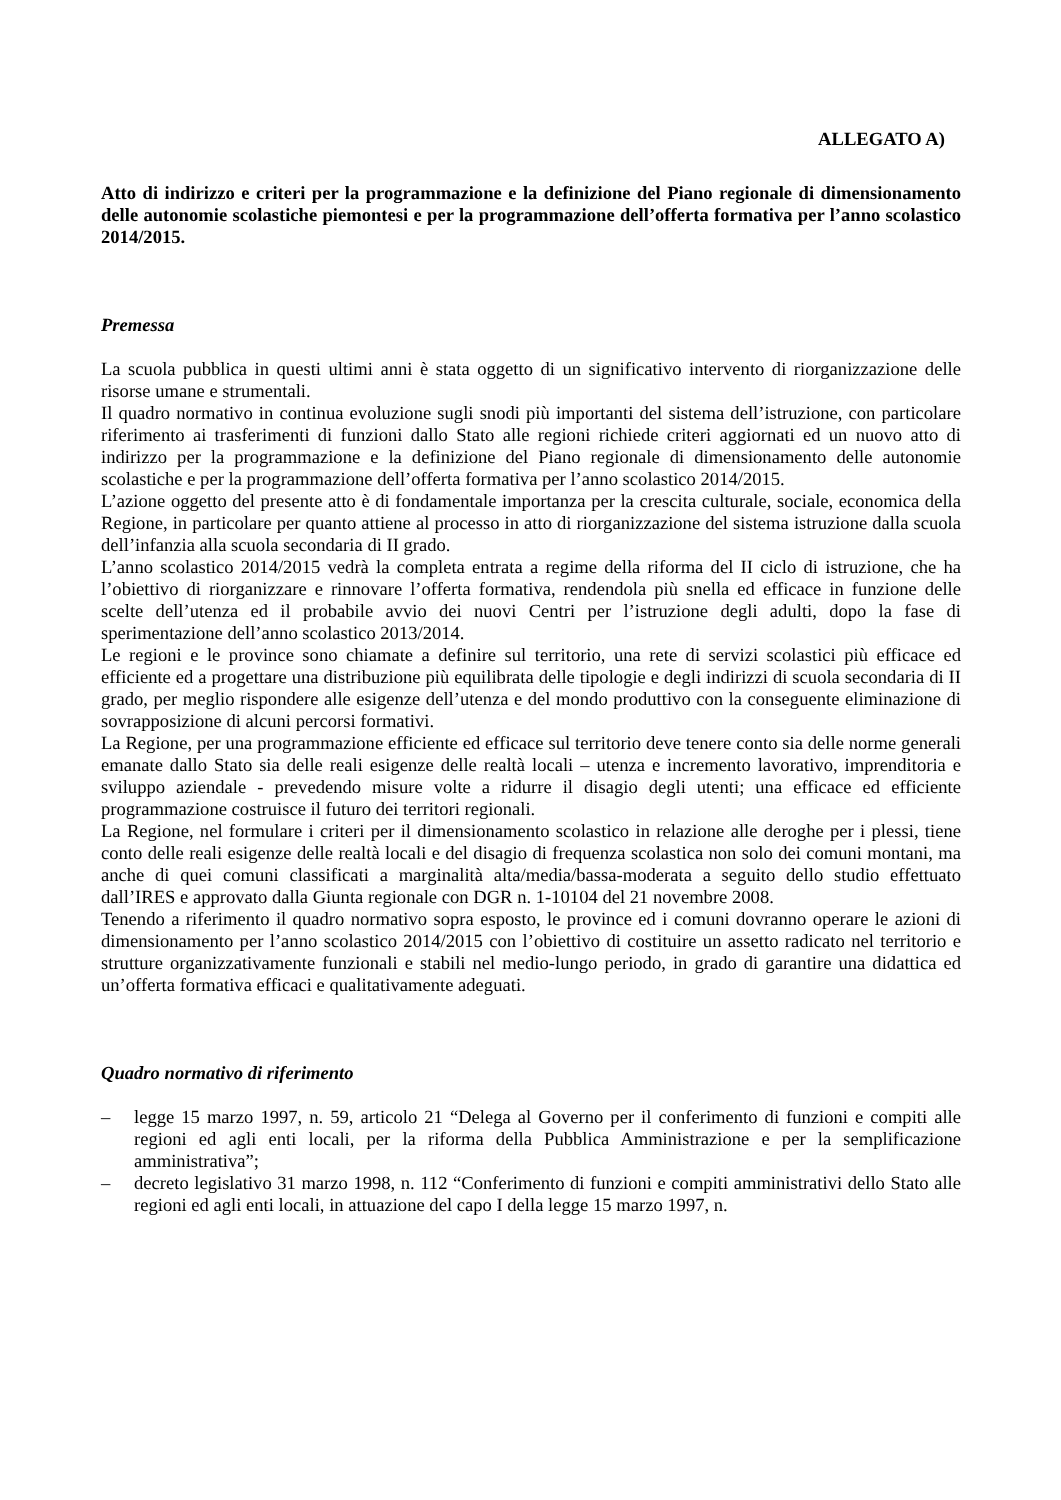ALLEGATO A)
Atto di indirizzo e criteri per la programmazione e la definizione del Piano regionale di dimensionamento delle autonomie scolastiche piemontesi e per la programmazione dell’offerta formativa per l’anno scolastico 2014/2015.
Premessa
La scuola pubblica in questi ultimi anni è stata oggetto di un significativo intervento di riorganizzazione delle risorse umane e strumentali.
Il quadro normativo in continua evoluzione sugli snodi più importanti del sistema dell’istruzione, con particolare riferimento ai trasferimenti di funzioni dallo Stato alle regioni richiede criteri aggiornati ed un nuovo atto di indirizzo per la programmazione e la definizione del Piano regionale di dimensionamento delle autonomie scolastiche e per la programmazione dell’offerta formativa per l’anno scolastico 2014/2015.
L’azione oggetto del presente atto è di fondamentale importanza per la crescita culturale, sociale, economica della Regione, in particolare per quanto attiene al processo in atto di riorganizzazione del sistema istruzione dalla scuola dell’infanzia alla scuola secondaria di II grado.
L’anno scolastico 2014/2015 vedrà la completa entrata a regime della riforma del II ciclo di istruzione, che ha l’obiettivo di riorganizzare e rinnovare l’offerta formativa, rendendola più snella ed efficace in funzione delle scelte dell’utenza ed il probabile avvio dei nuovi Centri per l’istruzione degli adulti, dopo la fase di sperimentazione dell’anno scolastico 2013/2014.
Le regioni e le province sono chiamate a definire sul territorio, una rete di servizi scolastici più efficace ed efficiente ed a progettare una distribuzione più equilibrata delle tipologie e degli indirizzi di scuola secondaria di II grado, per meglio rispondere alle esigenze dell’utenza e del mondo produttivo con la conseguente eliminazione di sovrapposizione di alcuni percorsi formativi.
La Regione, per una programmazione efficiente ed efficace sul territorio deve tenere conto sia delle norme generali emanate dallo Stato sia delle reali esigenze delle realtà locali – utenza e incremento lavorativo, imprenditoria e sviluppo aziendale - prevedendo misure volte a ridurre il disagio degli utenti; una efficace ed efficiente programmazione costruisce il futuro dei territori regionali.
La Regione, nel formulare i criteri per il dimensionamento scolastico in relazione alle deroghe per i plessi, tiene conto delle reali esigenze delle realtà locali e del disagio di frequenza scolastica non solo dei comuni montani, ma anche di quei comuni classificati a marginalità alta/media/bassa-moderata a seguito dello studio effettuato dall’IRES e approvato dalla Giunta regionale con DGR n. 1-10104 del 21 novembre 2008.
Tenendo a riferimento il quadro normativo sopra esposto, le province ed i comuni dovranno operare le azioni di dimensionamento per l’anno scolastico 2014/2015 con l’obiettivo di costituire un assetto radicato nel territorio e strutture organizzativamente funzionali e stabili nel medio-lungo periodo, in grado di garantire una didattica ed un’offerta formativa efficaci e qualitativamente adeguati.
Quadro normativo di riferimento
– legge 15 marzo 1997, n. 59, articolo 21 “Delega al Governo per il conferimento di funzioni e compiti alle regioni ed agli enti locali, per la riforma della Pubblica Amministrazione e per la semplificazione amministrativa”;
– decreto legislativo 31 marzo 1998, n. 112 “Conferimento di funzioni e compiti amministrativi dello Stato alle regioni ed agli enti locali, in attuazione del capo I della legge 15 marzo 1997, n.